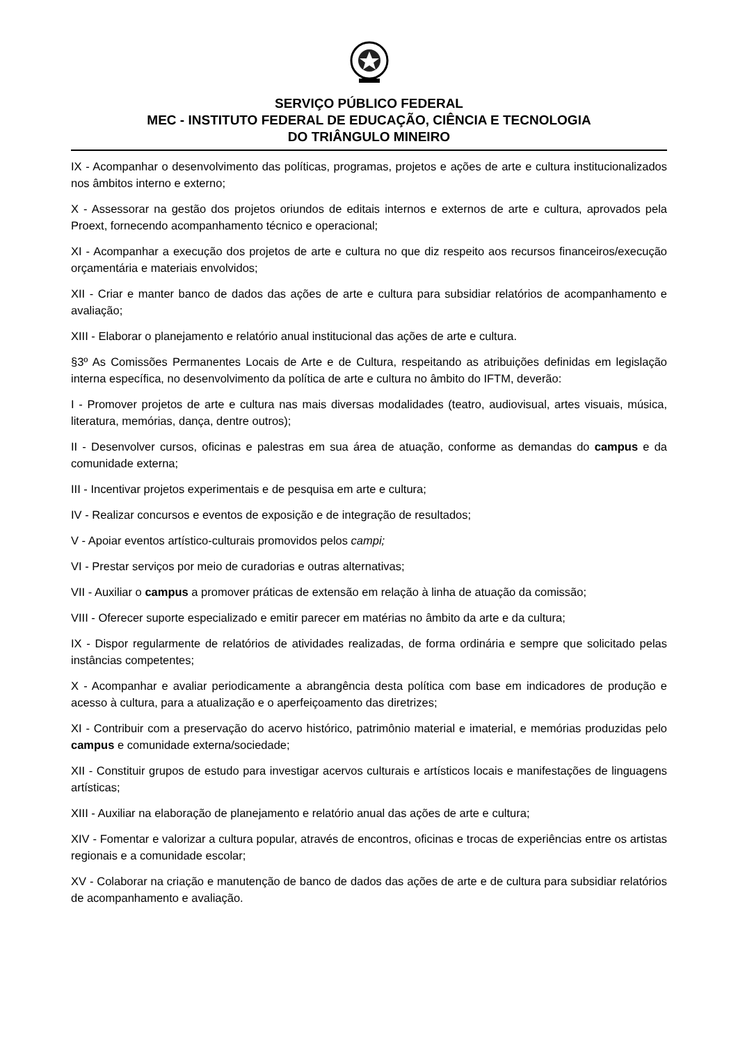SERVIÇO PÚBLICO FEDERAL
MEC - INSTITUTO FEDERAL DE EDUCAÇÃO, CIÊNCIA E TECNOLOGIA
DO TRIÂNGULO MINEIRO
IX - Acompanhar o desenvolvimento das políticas, programas, projetos e ações de arte e cultura institucionalizados nos âmbitos interno e externo;
X - Assessorar na gestão dos projetos oriundos de editais internos e externos de arte e cultura, aprovados pela Proext, fornecendo acompanhamento técnico e operacional;
XI - Acompanhar a execução dos projetos de arte e cultura no que diz respeito aos recursos financeiros/execução orçamentária e materiais envolvidos;
XII - Criar e manter banco de dados das ações de arte e cultura para subsidiar relatórios de acompanhamento e avaliação;
XIII - Elaborar o planejamento e relatório anual institucional das ações de arte e cultura.
§3º As Comissões Permanentes Locais de Arte e de Cultura, respeitando as atribuições definidas em legislação interna específica, no desenvolvimento da política de arte e cultura no âmbito do IFTM, deverão:
I - Promover projetos de arte e cultura nas mais diversas modalidades (teatro, audiovisual, artes visuais, música, literatura, memórias, dança, dentre outros);
II - Desenvolver cursos, oficinas e palestras em sua área de atuação, conforme as demandas do campus e da comunidade externa;
III - Incentivar projetos experimentais e de pesquisa em arte e cultura;
IV - Realizar concursos e eventos de exposição e de integração de resultados;
V - Apoiar eventos artístico-culturais promovidos pelos campi;
VI - Prestar serviços por meio de curadorias e outras alternativas;
VII - Auxiliar o campus a promover práticas de extensão em relação à linha de atuação da comissão;
VIII - Oferecer suporte especializado e emitir parecer em matérias no âmbito da arte e da cultura;
IX - Dispor regularmente de relatórios de atividades realizadas, de forma ordinária e sempre que solicitado pelas instâncias competentes;
X - Acompanhar e avaliar periodicamente a abrangência desta política com base em indicadores de produção e acesso à cultura, para a atualização e o aperfeiçoamento das diretrizes;
XI - Contribuir com a preservação do acervo histórico, patrimônio material e imaterial, e memórias produzidas pelo campus e comunidade externa/sociedade;
XII - Constituir grupos de estudo para investigar acervos culturais e artísticos locais e manifestações de linguagens artísticas;
XIII - Auxiliar na elaboração de planejamento e relatório anual das ações de arte e cultura;
XIV - Fomentar e valorizar a cultura popular, através de encontros, oficinas e trocas de experiências entre os artistas regionais e a comunidade escolar;
XV - Colaborar na criação e manutenção de banco de dados das ações de arte e de cultura para subsidiar relatórios de acompanhamento e avaliação.